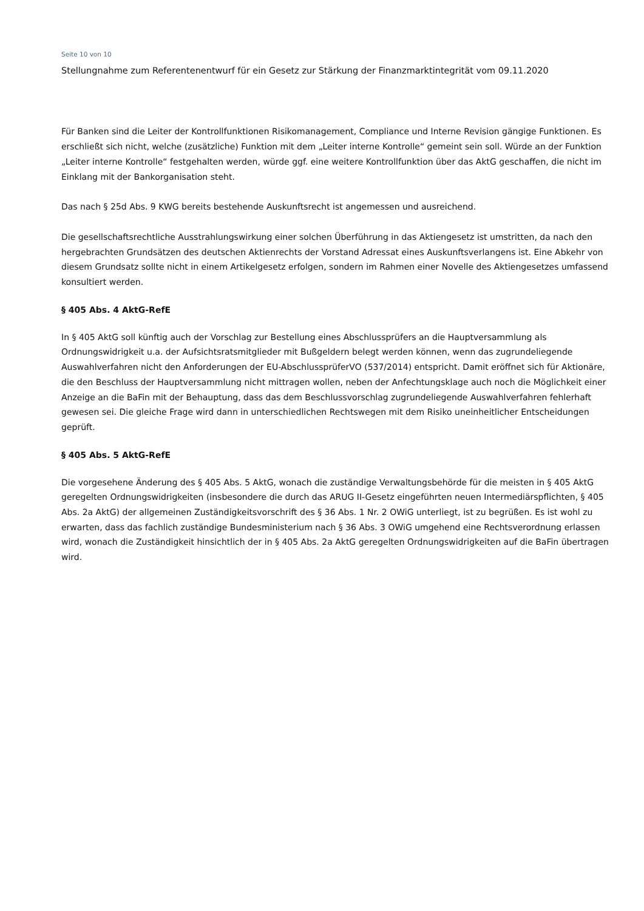Seite 10 von 10
Stellungnahme zum Referentenentwurf für ein Gesetz zur Stärkung der Finanzmarktintegrität vom 09.11.2020
Für Banken sind die Leiter der Kontrollfunktionen Risikomanagement, Compliance und Interne Revision gängige Funktionen. Es erschließt sich nicht, welche (zusätzliche) Funktion mit dem „Leiter interne Kontrolle“ gemeint sein soll. Würde an der Funktion „Leiter interne Kontrolle“ festgehalten werden, würde ggf. eine weitere Kontrollfunktion über das AktG geschaffen, die nicht im Einklang mit der Bankorganisation steht.
Das nach § 25d Abs. 9 KWG bereits bestehende Auskunftsrecht ist angemessen und ausreichend.
Die gesellschaftsrechtliche Ausstrahlungswirkung einer solchen Überführung in das Aktiengesetz ist umstritten, da nach den hergebrachten Grundsätzen des deutschen Aktienrechts der Vorstand Adressat eines Auskunftsverlangens ist. Eine Abkehr von diesem Grundsatz sollte nicht in einem Artikelgesetz erfolgen, sondern im Rahmen einer Novelle des Aktiengesetzes umfassend konsultiert werden.
§ 405 Abs. 4 AktG-RefE
In § 405 AktG soll künftig auch der Vorschlag zur Bestellung eines Abschlussprüfers an die Hauptversammlung als Ordnungswidrigkeit u.a. der Aufsichtsratsmitglieder mit Bußgeldern belegt werden können, wenn das zugrundeliegende Auswahlverfahren nicht den Anforderungen der EU-AbschlussprüferVO (537/2014) entspricht. Damit eröffnet sich für Aktionäre, die den Beschluss der Hauptversammlung nicht mittragen wollen, neben der Anfechtungsklage auch noch die Möglichkeit einer Anzeige an die BaFin mit der Behauptung, dass das dem Beschlussvorschlag zugrundeliegende Auswahlverfahren fehlerhaft gewesen sei. Die gleiche Frage wird dann in unterschiedlichen Rechtswegen mit dem Risiko uneinheitlicher Entscheidungen geprüft.
§ 405 Abs. 5 AktG-RefE
Die vorgesehene Änderung des § 405 Abs. 5 AktG, wonach die zuständige Verwaltungsbehörde für die meisten in § 405 AktG geregelten Ordnungswidrigkeiten (insbesondere die durch das ARUG II-Gesetz eingeführten neuen Intermediärspflichten, § 405 Abs. 2a AktG) der allgemeinen Zuständigkeitsvorschrift des § 36 Abs. 1 Nr. 2 OWiG unterliegt, ist zu begrüßen. Es ist wohl zu erwarten, dass das fachlich zuständige Bundesministerium nach § 36 Abs. 3 OWiG umgehend eine Rechtsverordnung erlassen wird, wonach die Zuständigkeit hinsichtlich der in § 405 Abs. 2a AktG geregelten Ordnungswidrigkeiten auf die BaFin übertragen wird.